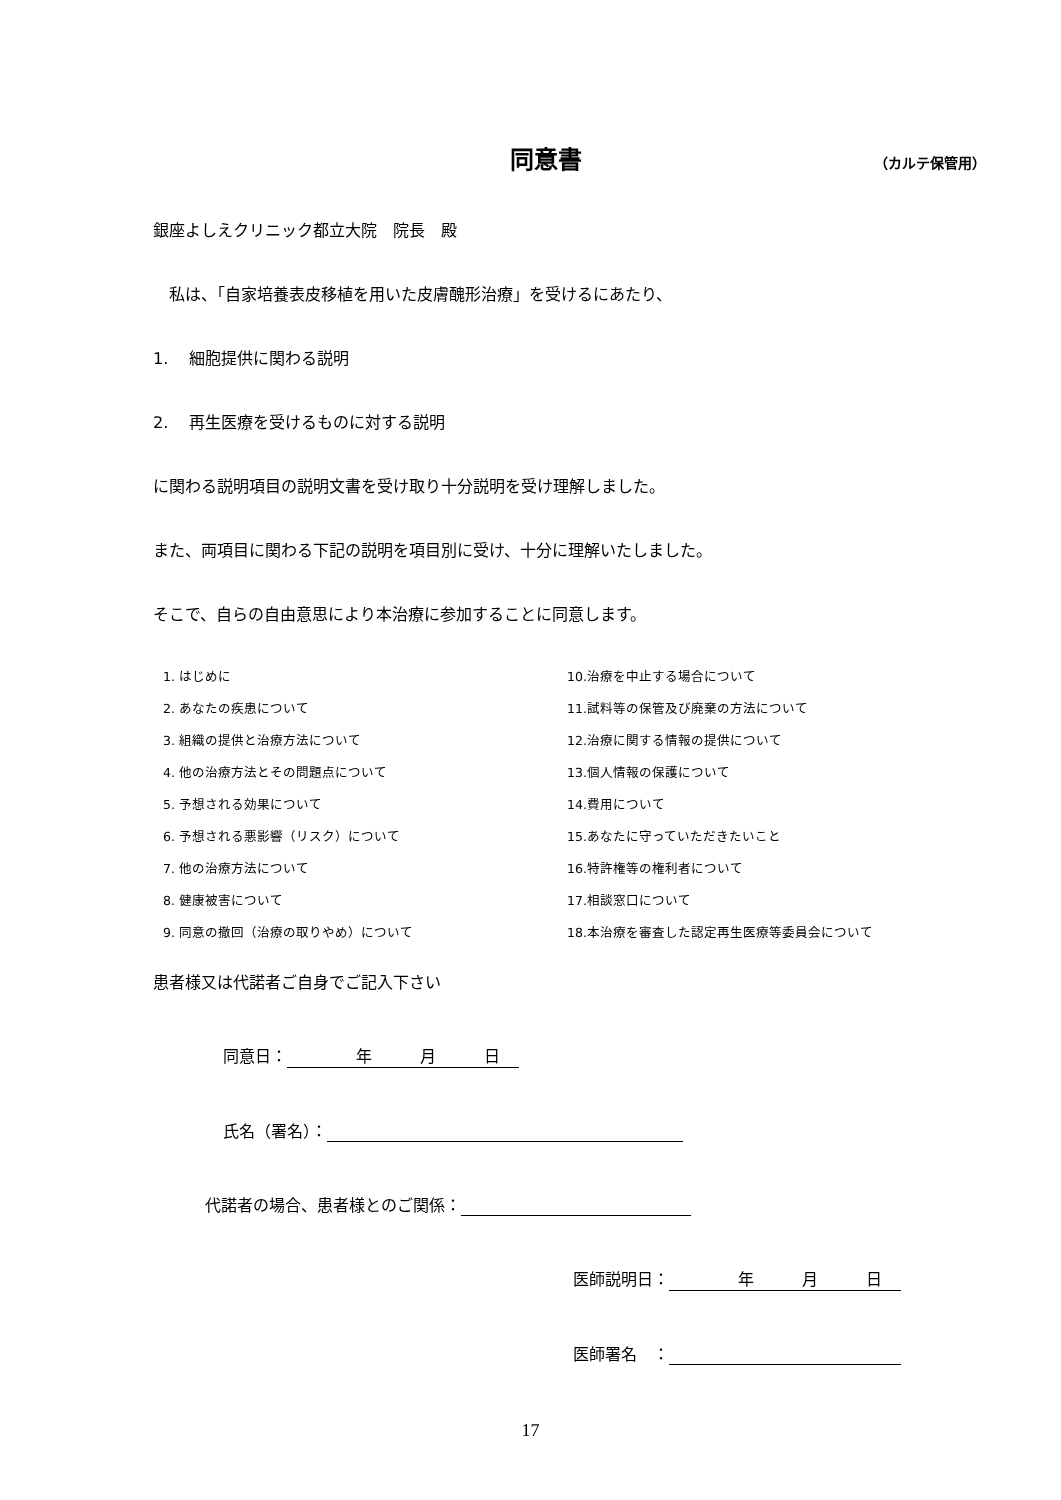同意書
（カルテ保管用）
銀座よしえクリニック都立大院　院長　殿
　私は、「自家培養表皮移植を用いた皮膚醜形治療」を受けるにあたり、
1.　 細胞提供に関わる説明
2.　 再生医療を受けるものに対する説明
に関わる説明項目の説明文書を受け取り十分説明を受け理解しました。
また、両項目に関わる下記の説明を項目別に受け、十分に理解いたしました。
そこで、自らの自由意思により本治療に参加することに同意します。
1. はじめに
2. あなたの疾患について
3. 組織の提供と治療方法について
4. 他の治療方法とその問題点について
5. 予想される効果について
6. 予想される悪影響（リスク）について
7. 他の治療方法について
8. 健康被害について
9. 同意の撤回（治療の取りやめ）について
10.治療を中止する場合について
11.試料等の保管及び廃棄の方法について
12.治療に関する情報の提供について
13.個人情報の保護について
14.費用について
15.あなたに守っていただきたいこと
16.特許権等の権利者について
17.相談窓口について
18.本治療を審査した認定再生医療等委員会について
患者様又は代諾者ご自身でご記入下さい
同意日：　　　　 年　　　月　　　日
氏名（署名）：
代諾者の場合、患者様とのご関係：
医師説明日：　　　　 年　　　月　　　日
医師署名　：
17